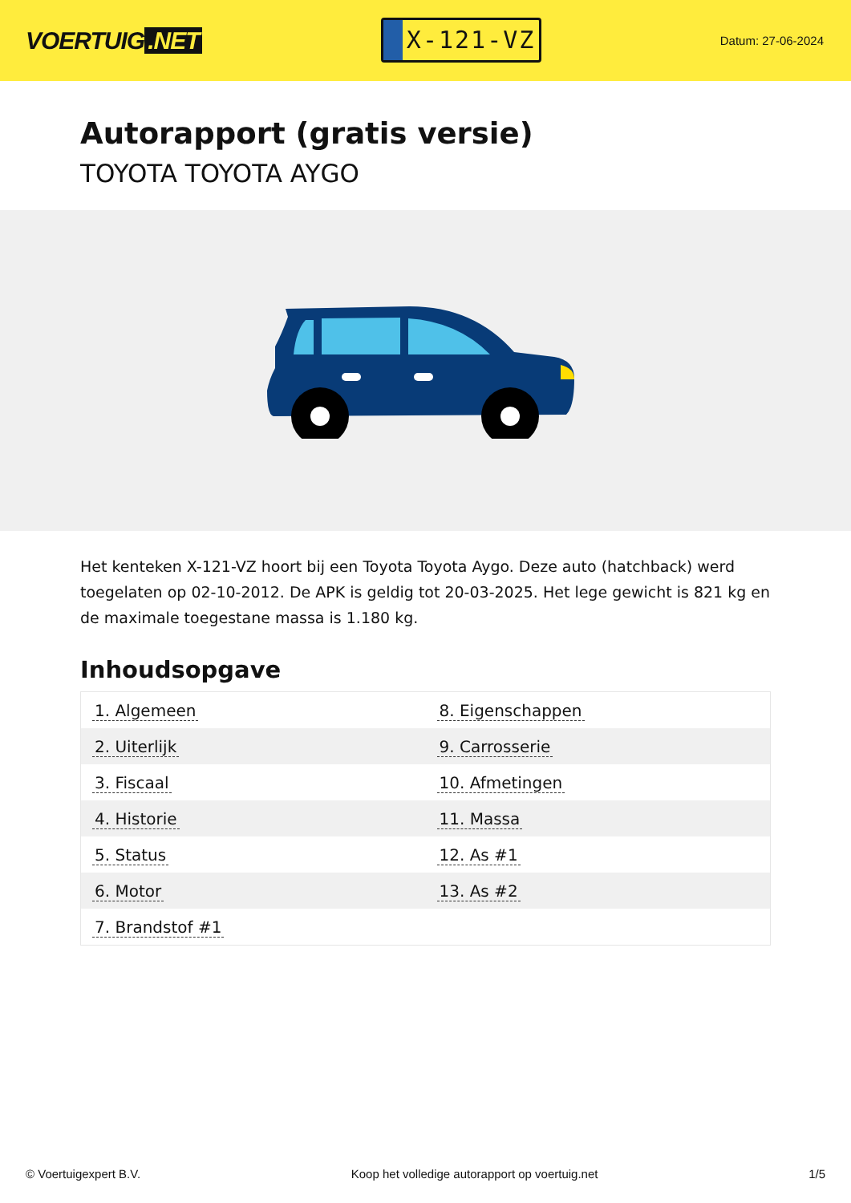VOERTUIG.NET
X-121-VZ
Datum: 27-06-2024
Autorapport (gratis versie)
TOYOTA TOYOTA AYGO
Het kenteken X-121-VZ hoort bij een Toyota Toyota Aygo. Deze auto (hatchback) werd toegelaten op 02-10-2012. De APK is geldig tot 20-03-2025. Het lege gewicht is 821 kg en de maximale toegestane massa is 1.180 kg.
Inhoudsopgave
| 1. Algemeen | 8. Eigenschappen |
| 2. Uiterlijk | 9. Carrosserie |
| 3. Fiscaal | 10. Afmetingen |
| 4. Historie | 11. Massa |
| 5. Status | 12. As #1 |
| 6. Motor | 13. As #2 |
| 7. Brandstof #1 | |
© Voertuigexpert B.V. Koop het volledige autorapport op voertuig.net 1/5